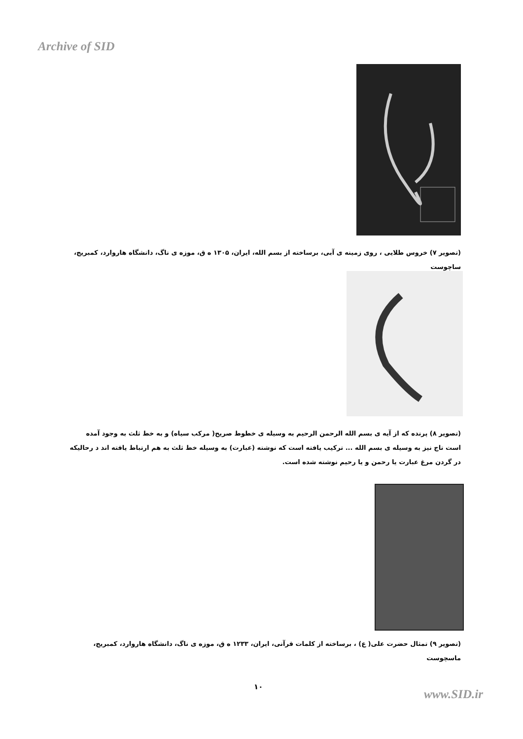Archive of SID
(تصویر ۷) خروس طلایی ، روی زمینه ی آبی، برساخته از بسم الله، ایران، ۱۳۰۵ ه ق، موزه ی ناگ، دانشگاه هاروارد، کمبریج، ساچوست
(تصویر ۸) پرنده که از آیه ی بسم الله الرحمن الرحیم به وسیله ی خطوط صریح( مرکب سیاه) و به خط ثلث به وجود آمده است تاج نیز به وسیله ی بسم الله ... ترکیب یافته است که نوشته (عبارت) به وسیله خط ثلث به هم ارتباط یافته اند د رحالیکه در گردن مرغ عبارت یا رحمن و یا رحیم نوشته شده است.
(تصویر ۹) تمثال حضرت علی( ع) ، برساخته از کلمات قرآنی، ایران، ۱۲۳۳ ه ق، موزه ی ناگ، دانشگاه هاروارد، کمبریج، ماسچوست
۱۰
www.SID.ir